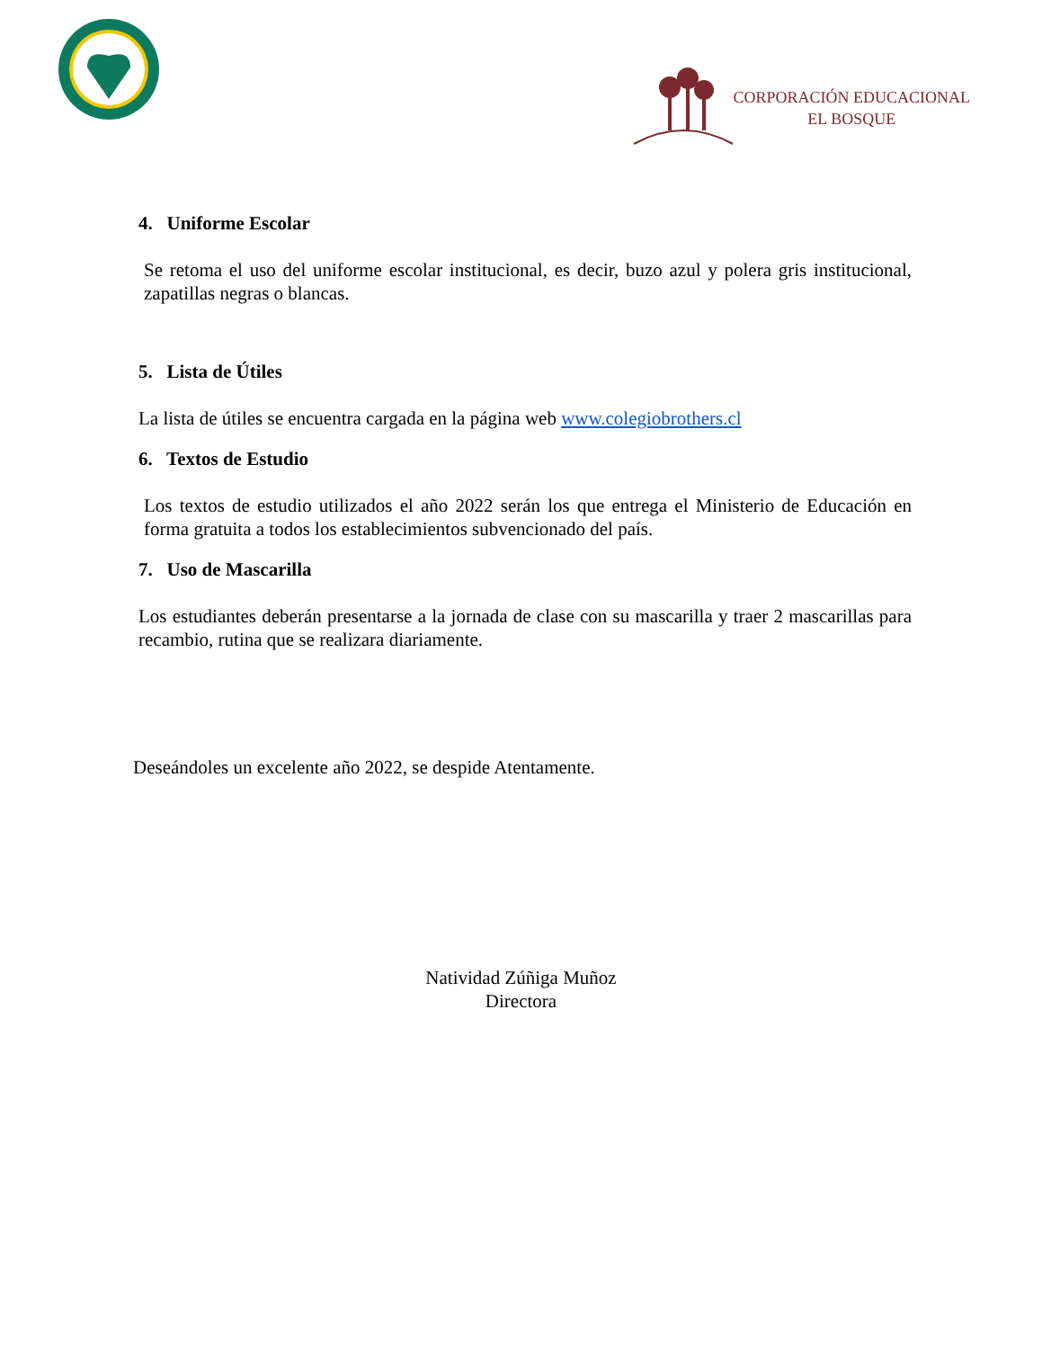CORPORACIÓN EDUCACIONAL
EL BOSQUE
4. Uniforme Escolar
Se retoma el uso del uniforme escolar institucional, es decir, buzo azul y polera gris institucional, zapatillas negras o blancas.
5. Lista de Útiles
La lista de útiles se encuentra cargada en la página web www.colegiobrothers.cl
6. Textos de Estudio
Los textos de estudio utilizados el año 2022 serán los que entrega el Ministerio de Educación en forma gratuita a todos los establecimientos subvencionado del país.
7. Uso de Mascarilla
Los estudiantes deberán presentarse a la jornada de clase con su mascarilla y traer 2 mascarillas para recambio, rutina que se realizara diariamente.
Deseándoles un excelente año 2022, se despide Atentamente.
Natividad Zúñiga Muñoz
Directora